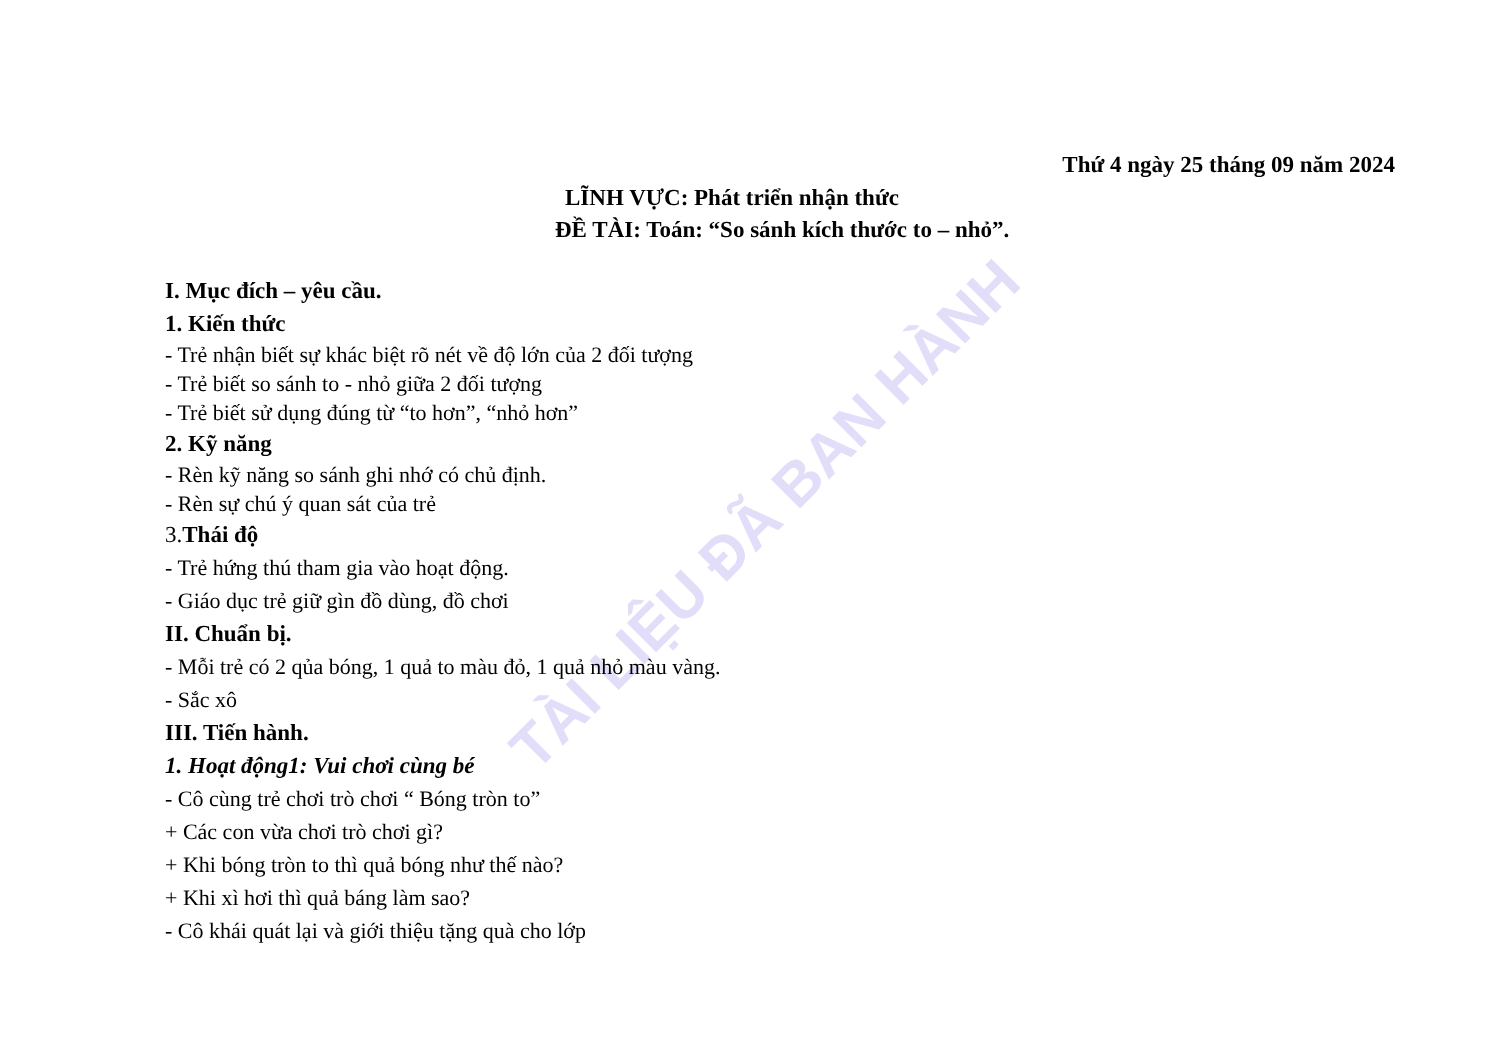TÀI LIỆU ĐÃ BAN HÀNH
Thứ 4 ngày 25 tháng 09 năm 2024
LĨNH VỰC: Phát triển nhận thức
ĐỀ TÀI: Toán: “So sánh kích thước to – nhỏ”.
I. Mục đích – yêu cầu.
1. Kiến thức
- Trẻ nhận biết sự khác biệt rõ nét về độ lớn của 2 đối tượng
- Trẻ biết so sánh to - nhỏ giữa 2 đối tượng
- Trẻ biết sử dụng đúng từ “to hơn”, “nhỏ hơn”
2. Kỹ năng
- Rèn kỹ năng so sánh ghi nhớ có chủ định.
- Rèn sự chú ý quan sát của trẻ
3. Thái độ
- Trẻ hứng thú tham gia vào hoạt động.
- Giáo dục trẻ giữ gìn đồ dùng, đồ chơi
II. Chuẩn bị.
- Mỗi trẻ có 2 qủa bóng, 1 quả to màu đỏ, 1 quả nhỏ màu vàng.
- Sắc xô
III. Tiến hành.
1. Hoạt động1: Vui chơi cùng bé
- Cô cùng trẻ chơi trò chơi “ Bóng tròn to”
+ Các con vừa chơi trò chơi gì?
+ Khi bóng tròn to thì quả bóng như thế nào?
+ Khi xì hơi thì quả báng làm sao?
- Cô khái quát lại và giới thiệu tặng quà cho lớp